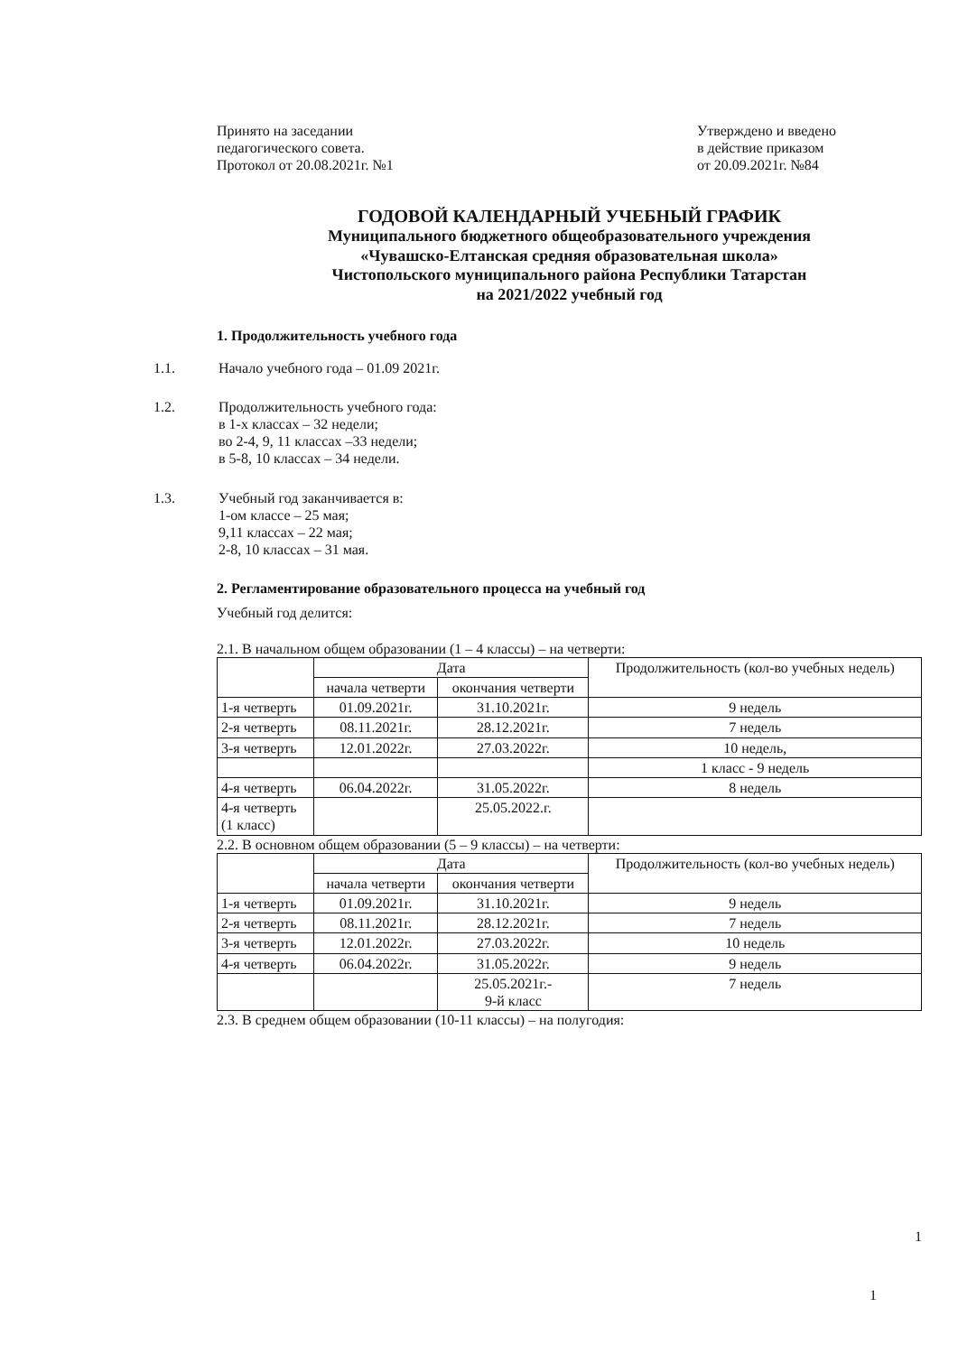Принято на заседании
педагогического совета.
Протокол от 20.08.2021г. №1
Утверждено и введено
в действие приказом
от 20.09.2021г. №84
ГОДОВОЙ КАЛЕНДАРНЫЙ УЧЕБНЫЙ ГРАФИК
Муниципального бюджетного общеобразовательного учреждения
«Чувашско-Елтанская средняя образовательная школа»
Чистопольского муниципального района Республики Татарстан
на 2021/2022 учебный год
1. Продолжительность учебного года
1.1. Начало учебного года – 01.09 2021г.
1.2. Продолжительность учебного года:
в 1-х классах – 32 недели;
во 2-4, 9, 11 классах –33 недели;
в 5-8, 10 классах – 34 недели.
1.3. Учебный год заканчивается в:
1-ом классе – 25 мая;
9,11 классах – 22 мая;
2-8, 10 классах – 31 мая.
2. Регламентирование образовательного процесса на учебный год
Учебный год делится:
2.1. В начальном общем образовании (1 – 4 классы) – на четверти:
| | Дата | | Продолжительность (кол-во учебных недель) |
| --- | --- | --- | --- |
| | начала четверти | окончания четверти | |
| 1-я четверть | 01.09.2021г. | 31.10.2021г. | 9 недель |
| 2-я четверть | 08.11.2021г. | 28.12.2021г. | 7 недель |
| 3-я четверть | 12.01.2022г. | 27.03.2022г. | 10 недель, |
| | | | 1 класс - 9 недель |
| 4-я четверть | 06.04.2022г. | 31.05.2022г. | 8 недель |
| 4-я четверть (1 класс) | | 25.05.2022.г. | |
2.2. В основном общем образовании (5 – 9 классы) – на четверти:
| | Дата | | Продолжительность (кол-во учебных недель) |
| --- | --- | --- | --- |
| | начала четверти | окончания четверти | |
| 1-я четверть | 01.09.2021г. | 31.10.2021г. | 9 недель |
| 2-я четверть | 08.11.2021г. | 28.12.2021г. | 7 недель |
| 3-я четверть | 12.01.2022г. | 27.03.2022г. | 10 недель |
| 4-я четверть | 06.04.2022г. | 31.05.2022г. | 9 недель |
| | | 25.05.2021г.- 9-й класс | 7 недель |
2.3. В среднем общем образовании (10-11 классы) – на полугодия:
1
1